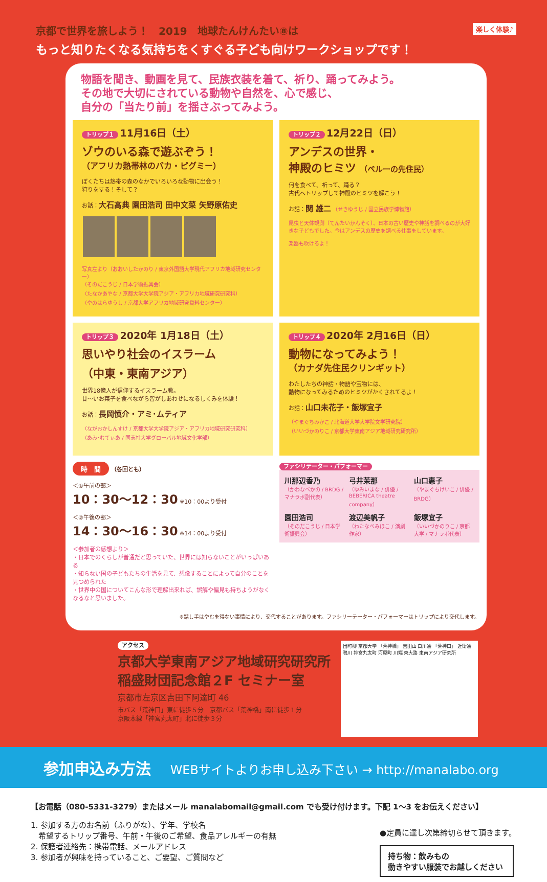京都で世界を旅しよう！　2019　地球たんけんたい⑧は 楽しく体験♪
もっと知りたくなる気持ちをくすぐる子ども向けワークショップです！
物語を聞き、動画を見て、民族衣装を着て、祈り、踊ってみよう。
その地で大切にされている動物や自然を、心で感じ、
自分の「当たり前」を揺さぶってみよう。
トリップ１ 11月16日（土）
ゾウのいる森で遊ぶぞう！
（アフリカ熱帯林のバカ・ピグミー）
ぼくたちは熱帯の森のなかでいろいろな動物に出会う！
狩りをする！そして？
お話：大石高典 園田浩司 田中文菜 矢野原佑史
写真左より（おおいしたかのり / 東京外国語大学現代アフリカ地域研究センター）
（そのだこうじ / 日本学術振興会）
（たなかあやな / 京都大学大学院アジア・アフリカ地域研究研究科）
（やのはらゆうし / 京都大学アフリカ地域研究資料センター）
トリップ２ 12月22日（日）
アンデスの世界・
神殿のヒミツ （ペルーの先住民）
何を食べて、祈って、踊る？
古代へトリップして神殿のヒミツを解こう！
お話：関 雄二 （せきゆうじ / 国立民族学博物館）
昆虫と天体観測（てんたいかんそく）、日本の古い歴史や神話を調べるのが大好きな子どもでした。今はアンデスの歴史を調べる仕事をしています。
楽器も吹けるよ！
トリップ３ 2020年 1月18日（土）
思いやり社会のイスラーム
（中東・東南アジア）
世界18億人が信仰するイスラーム教。
甘〜いお菓子を食べながら皆がしあわせになるしくみを体験！
お話：長岡慎介・アミ･ムティア
（ながおかしんすけ / 京都大学大学院アジア・アフリカ地域研究研究科）
（あみ･むてぃあ / 同志社大学グローバル地域文化学部）
トリップ４ 2020年 2月16日（日）
動物になってみよう！
（カナダ先住民クリンギット）
わたしたちの神話・物語や宝物には、
動物になってみるためのヒミツがかくされてるよ！
お話：山口未花子・飯塚宜子
（やまぐちみかこ / 北海道大学大学院文学研究院）
（いいづかのりこ / 京都大学東南アジア地域研究研究所）
時　間
（各回とも）
＜①午前の部＞
10：30〜12：30 ※10：00より受付
＜②午後の部＞
14：30〜16：30 ※14：00より受付
＜参加者の感想より＞
・日本でのくらしが普通だと思っていた、世界には知らないことがいっぱいある
・知らない国の子どもたちの生活を見て、想像することによって自分のことを見つめられた
・世界中の国についてこんな形で理解出来れば、誤解や偏見も持ちようがなくなるなと思いました。
ファシリテーター・パフォーマー
川那辺香乃
（かわなべかの / BRDG / マナラボ副代表）
弓井茉那
（ゆみいまな / 俳優 / BEBERICA theatre company）
山口惠子
（やまぐちけいこ / 俳優 / BRDG）
園田浩司
（そのだこうじ / 日本学術振興会）
渡辺美帆子
（わたなべみほこ / 演劇作家）
飯塚宜子
（いいづかのりこ / 京都大学 / マナラボ代表）
※話し手はやむを得ない事情により、交代することがあります。ファシリーテーター・パフォーマーはトリップにより交代します。
アクセス
京都大学東南アジア地域研究研究所
稲盛財団記念館２F セミナー室
京都市左京区吉田下阿達町 46
市バス「荒神口」東に徒歩５分　京都バス「荒神橋」南に徒歩１分
京阪本線「神宮丸太町」北に徒歩３分
出町柳 京都大学 「荒神橋」 吉田山 白川通 「荒神口」 近衛通 鴨川 神宮丸太町 河原町 川端 東大路 東南アジア研究所
参加申込み方法 WEBサイトよりお申し込み下さい → http://manalabo.org
【お電話（080-5331-3279）またはメール manalabomail@gmail.com でも受け付けます。下記 1〜3 をお伝えください】
1. 参加する方のお名前（ふりがな）、学年、学校名
　希望するトリップ番号、午前・午後のご希望、食品アレルギーの有無
2. 保護者連絡先：携帯電話、メールアドレス
3. 参加者が興味を持っていること、ご要望、ご質問など
●定員に達し次第締切らせて頂きます。
持ち物：飲みもの
動きやすい服装でお越しください